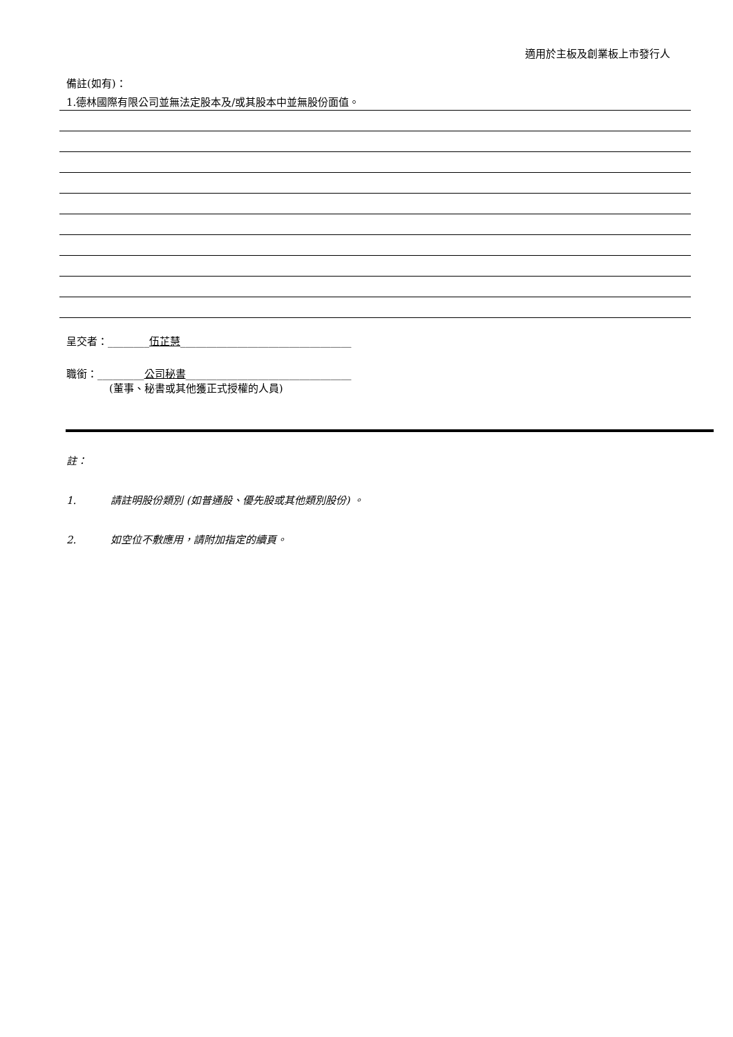適用於主板及創業板上市發行人
備註(如有)：
1.德林國際有限公司並無法定股本及/或其股本中並無股份面值。
呈交者：________伍芷慧_________________________________
職銜：_________公司秘書________________________________
(董事、秘書或其他獲正式授權的人員)
註：
1. 請註明股份類別 (如普通股、優先股或其他類別股份) 。
2. 如空位不敷應用，請附加指定的續頁。